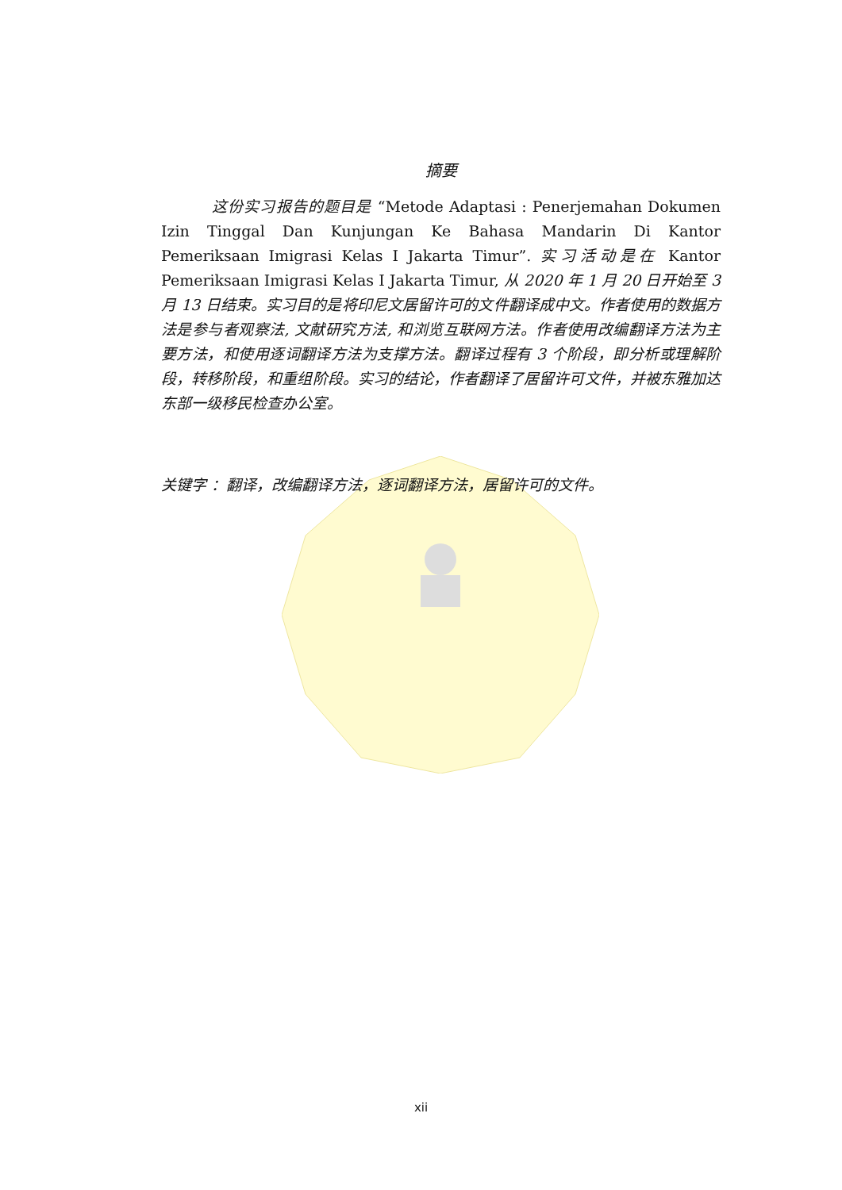摘要
这份实习报告的题目是 “Metode Adaptasi : Penerjemahan Dokumen Izin Tinggal Dan Kunjungan Ke Bahasa Mandarin Di Kantor Pemeriksaan Imigrasi Kelas I Jakarta Timur”. 实习活动是在 Kantor Pemeriksaan Imigrasi Kelas I Jakarta Timur, 从 2020 年 1 月 20 日开始至 3 月 13 日结束。实习目的是将印尼文居留许可的文件翻译成中文。作者使用的数据方法是参与者观察法, 文献研究方法, 和浏览互联网方法。作者使用改编翻译方法为主要方法，和使用逐词翻译方法为支撑方法。翻译过程有 3 个阶段，即分析或理解阶段，转移阶段，和重组阶段。实习的结论，作者翻译了居留许可文件，并被东雅加达东部一级移民检查办公室。
关键字 ：翻译，改编翻译方法，逐词翻译方法，居留许可的文件。
xii